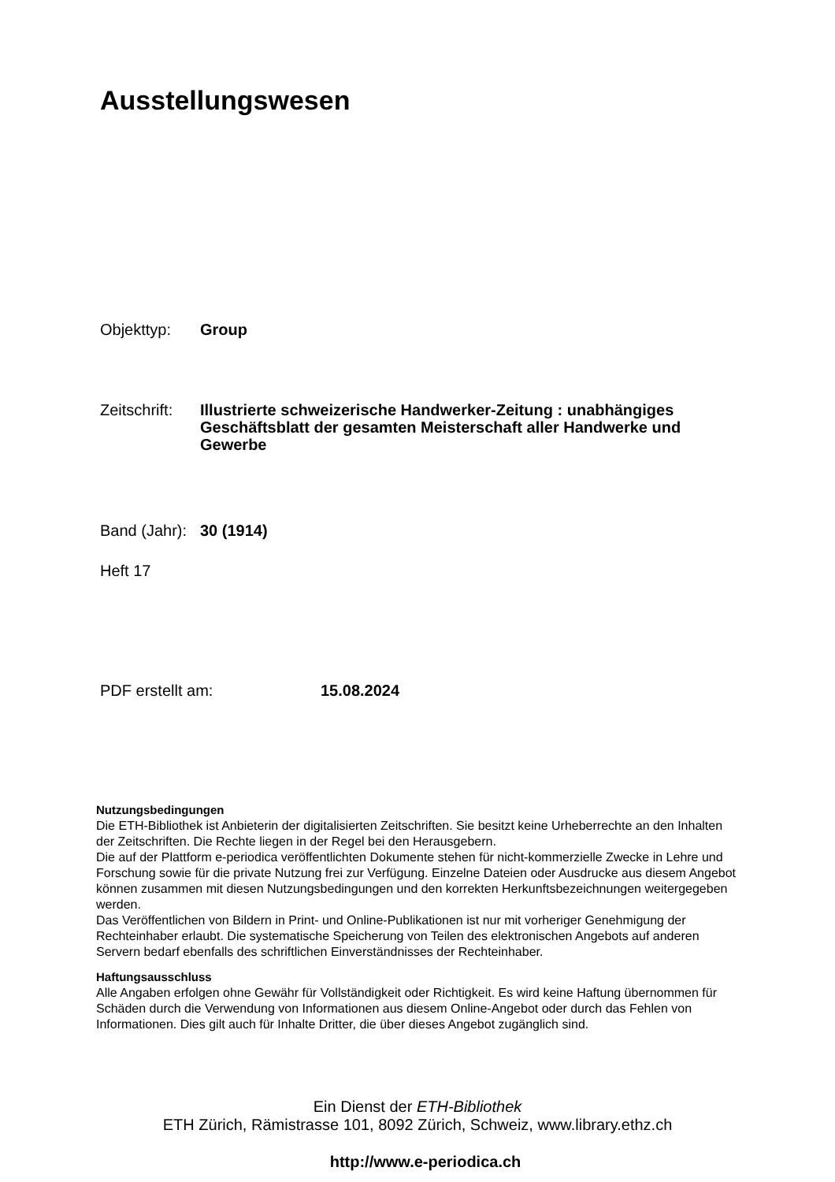Ausstellungswesen
Objekttyp: Group
Zeitschrift: Illustrierte schweizerische Handwerker-Zeitung : unabhängiges Geschäftsblatt der gesamten Meisterschaft aller Handwerke und Gewerbe
Band (Jahr): 30 (1914)
Heft 17
PDF erstellt am: 15.08.2024
Nutzungsbedingungen
Die ETH-Bibliothek ist Anbieterin der digitalisierten Zeitschriften. Sie besitzt keine Urheberrechte an den Inhalten der Zeitschriften. Die Rechte liegen in der Regel bei den Herausgebern.
Die auf der Plattform e-periodica veröffentlichten Dokumente stehen für nicht-kommerzielle Zwecke in Lehre und Forschung sowie für die private Nutzung frei zur Verfügung. Einzelne Dateien oder Ausdrucke aus diesem Angebot können zusammen mit diesen Nutzungsbedingungen und den korrekten Herkunftsbezeichnungen weitergegeben werden.
Das Veröffentlichen von Bildern in Print- und Online-Publikationen ist nur mit vorheriger Genehmigung der Rechteinhaber erlaubt. Die systematische Speicherung von Teilen des elektronischen Angebots auf anderen Servern bedarf ebenfalls des schriftlichen Einverständnisses der Rechteinhaber.
Haftungsausschluss
Alle Angaben erfolgen ohne Gewähr für Vollständigkeit oder Richtigkeit. Es wird keine Haftung übernommen für Schäden durch die Verwendung von Informationen aus diesem Online-Angebot oder durch das Fehlen von Informationen. Dies gilt auch für Inhalte Dritter, die über dieses Angebot zugänglich sind.
Ein Dienst der ETH-Bibliothek
ETH Zürich, Rämistrasse 101, 8092 Zürich, Schweiz, www.library.ethz.ch
http://www.e-periodica.ch